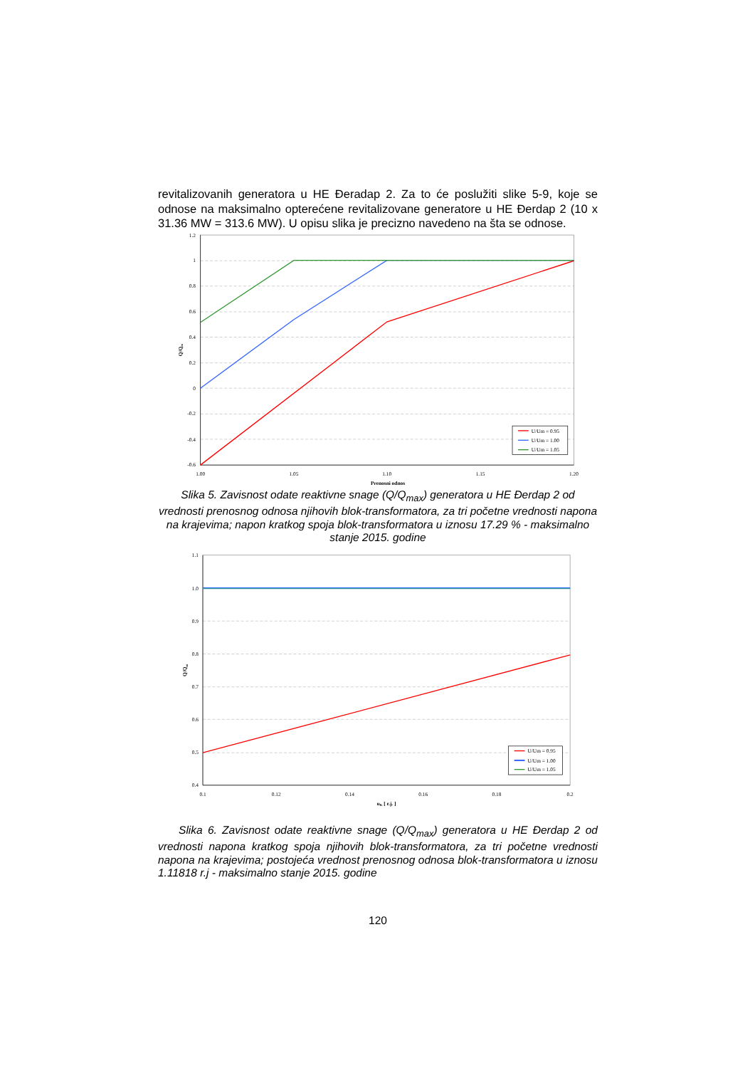revitalizovanih generatora u HE Đeradap 2. Za to će poslužiti slike 5-9, koje se odnose na maksimalno opterećene revitalizovane generatore u HE Đerdap 2 (10 x 31.36 MW = 313.6 MW). U opisu slika je precizno navedeno na šta se odnose.
1.2
1
0.8
0.6
0.4
0.2
0
-0.2
-0.4
-0.6
1.00
1.05
1.10
1.15
1.20
Prenosni odnos
Q/Qm
U/Um = 0.95
U/Um = 1.00
U/Um = 1.05
Slika 5. Zavisnost odate reaktivne snage (Q/Q<sub>max</sub>) generatora u HE Đerdap 2 od vrednosti prenosnog odnosa njihovih blok-transformatora, za tri početne vrednosti napona na krajevima; napon kratkog spoja blok-transformatora u iznosu 17.29 % - maksimalno stanje 2015. godine
1.1
1.0
0.9
0.8
0.7
0.6
0.5
0.4
0.1
0.12
0.14
0.16
0.18
0.2
uK [ r.j. ]
Q/Qm
U/Um = 0.95
U/Um = 1.00
U/Um = 1.05
Slika 6. Zavisnost odate reaktivne snage (Q/Q<sub>max</sub>) generatora u HE Đerdap 2 od vrednosti napona kratkog spoja njihovih blok-transformatora, za tri početne vrednosti napona na krajevima; postojeća vrednost prenosnog odnosa blok-transformatora u iznosu 1.11818 r.j - maksimalno stanje 2015. godine
120